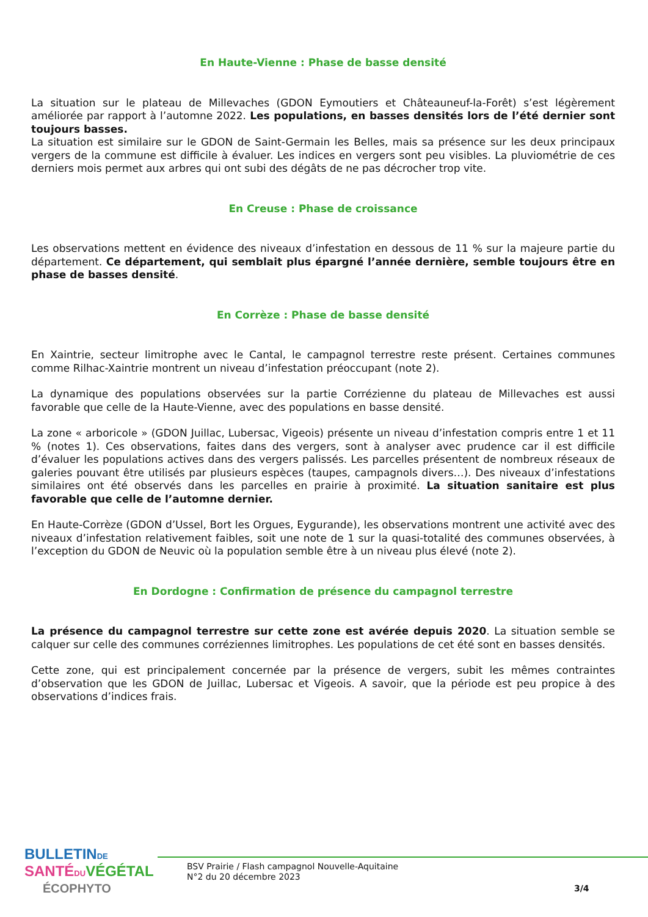En Haute-Vienne : Phase de basse densité
La situation sur le plateau de Millevaches (GDON Eymoutiers et Châteauneuf-la-Forêt) s’est légèrement améliorée par rapport à l’automne 2022. Les populations, en basses densités lors de l’été dernier sont toujours basses.
La situation est similaire sur le GDON de Saint-Germain les Belles, mais sa présence sur les deux principaux vergers de la commune est difficile à évaluer. Les indices en vergers sont peu visibles. La pluviométrie de ces derniers mois permet aux arbres qui ont subi des dégâts de ne pas décrocher trop vite.
En Creuse : Phase de croissance
Les observations mettent en évidence des niveaux d’infestation en dessous de 11 % sur la majeure partie du département. Ce département, qui semblait plus épargné l’année dernière, semble toujours être en phase de basses densité.
En Corrèze : Phase de basse densité
En Xaintrie, secteur limitrophe avec le Cantal, le campagnol terrestre reste présent. Certaines communes comme Rilhac-Xaintrie montrent un niveau d’infestation préoccupant (note 2).
La dynamique des populations observées sur la partie Corrézienne du plateau de Millevaches est aussi favorable que celle de la Haute-Vienne, avec des populations en basse densité.
La zone « arboricole » (GDON Juillac, Lubersac, Vigeois) présente un niveau d’infestation compris entre 1 et 11 % (notes 1). Ces observations, faites dans des vergers, sont à analyser avec prudence car il est difficile d’évaluer les populations actives dans des vergers palissés. Les parcelles présentent de nombreux réseaux de galeries pouvant être utilisés par plusieurs espèces (taupes, campagnols divers…). Des niveaux d’infestations similaires ont été observés dans les parcelles en prairie à proximité. La situation sanitaire est plus favorable que celle de l’automne dernier.
En Haute-Corrèze (GDON d’Ussel, Bort les Orgues, Eygurande), les observations montrent une activité avec des niveaux d’infestation relativement faibles, soit une note de 1 sur la quasi-totalité des communes observées, à l’exception du GDON de Neuvic où la population semble être à un niveau plus élevé (note 2).
En Dordogne : Confirmation de présence du campagnol terrestre
La présence du campagnol terrestre sur cette zone est avérée depuis 2020. La situation semble se calquer sur celle des communes corréziennes limitrophes. Les populations de cet été sont en basses densités.
Cette zone, qui est principalement concernée par la présence de vergers, subit les mêmes contraintes d’observation que les GDON de Juillac, Lubersac et Vigeois. A savoir, que la période est peu propice à des observations d’indices frais.
BULLETIN DE
SANTÉ DU VÉGÉTAL
ÉCOPHYTO
BSV Prairie / Flash campagnol Nouvelle-Aquitaine
N°2 du 20 décembre 2023
3/4